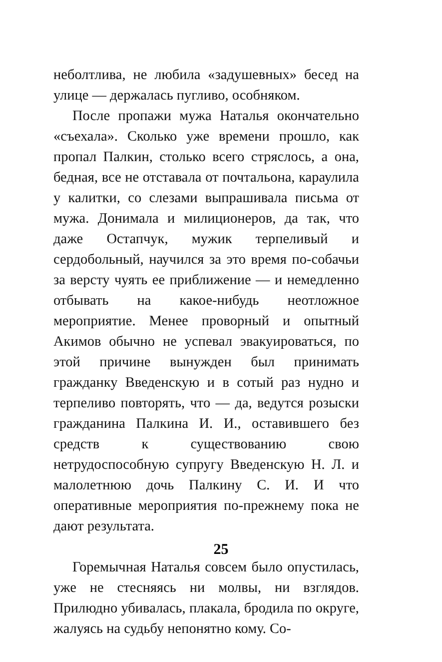неболтлива, не любила «задушевных» бесед на улице — держалась пугливо, особняком.
После пропажи мужа Наталья окончательно «съехала». Сколько уже времени прошло, как пропал Палкин, столько всего стряслось, а она, бедная, все не отставала от почтальона, караулила у калитки, со слезами выпрашивала письма от мужа. Донимала и милиционеров, да так, что даже Остапчук, мужик терпеливый и сердобольный, научился за это время по-собачьи за версту чуять ее приближение — и немедленно отбывать на какое-нибудь неотложное мероприятие. Менее проворный и опытный Акимов обычно не успевал эвакуироваться, по этой причине вынужден был принимать гражданку Введенскую и в сотый раз нудно и терпеливо повторять, что — да, ведутся розыски гражданина Палкина И. И., оставившего без средств к существованию свою нетрудоспособную супругу Введенскую Н. Л. и малолетнюю дочь Палкину С. И. И что оперативные мероприятия по-прежнему пока не дают результата.
Горемычная Наталья совсем было опустилась, уже не стесняясь ни молвы, ни взглядов. Прилюдно убивалась, плакала, бродила по округе, жалуясь на судьбу непонятно кому. Со-
25